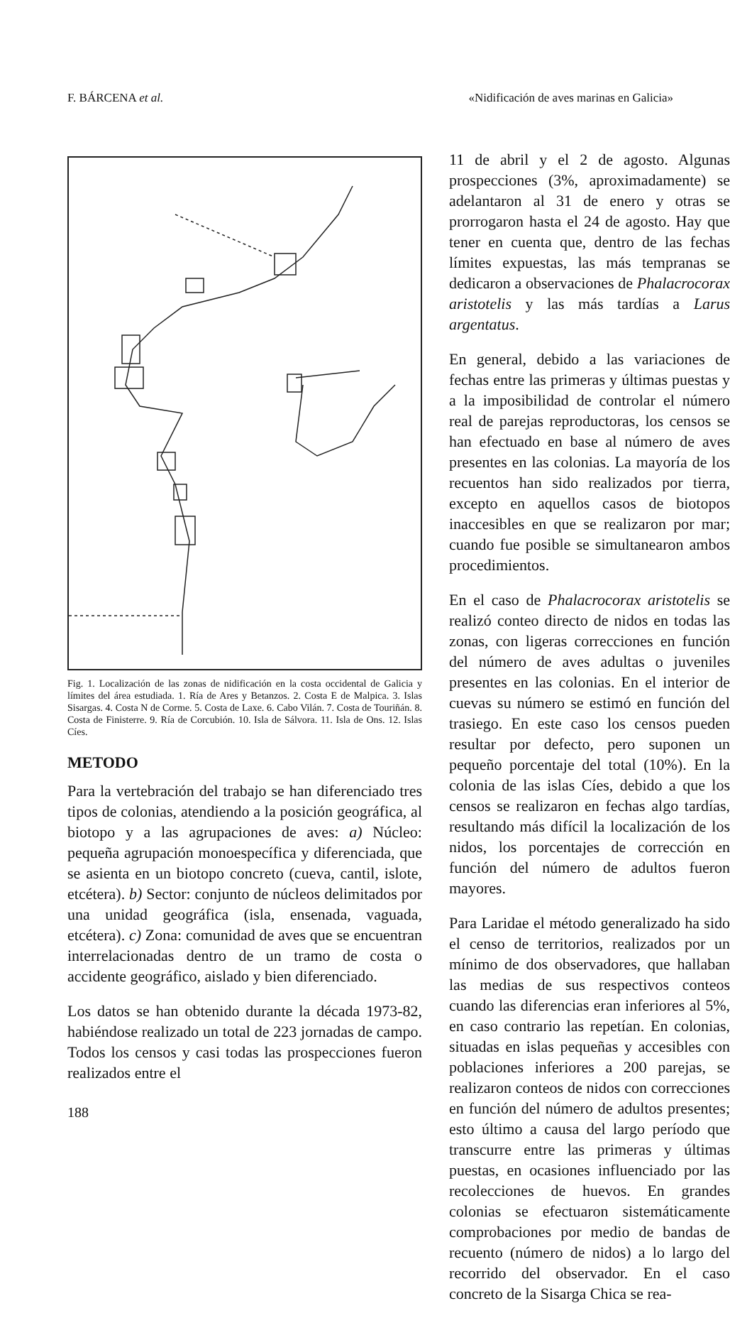F. BÁRCENA et al. «Nidificación de aves marinas en Galicia»
Fig. 1. Localización de las zonas de nidificación en la costa occidental de Galicia y límites del área estudiada. 1. Ría de Ares y Betanzos. 2. Costa E de Malpica. 3. Islas Sisargas. 4. Costa N de Corme. 5. Costa de Laxe. 6. Cabo Vilán. 7. Costa de Touriñán. 8. Costa de Finisterre. 9. Ría de Corcubión. 10. Isla de Sálvora. 11. Isla de Ons. 12. Islas Cíes.
METODO
Para la vertebración del trabajo se han diferenciado tres tipos de colonias, atendiendo a la posición geográfica, al biotopo y a las agrupaciones de aves: a) Núcleo: pequeña agrupación monoespecífica y diferenciada, que se asienta en un biotopo concreto (cueva, cantil, islote, etcétera). b) Sector: conjunto de núcleos delimitados por una unidad geográfica (isla, ensenada, vaguada, etcétera). c) Zona: comunidad de aves que se encuentran interrelacionadas dentro de un tramo de costa o accidente geográfico, aislado y bien diferenciado.
Los datos se han obtenido durante la década 1973-82, habiéndose realizado un total de 223 jornadas de campo. Todos los censos y casi todas las prospecciones fueron realizados entre el
188
11 de abril y el 2 de agosto. Algunas prospecciones (3%, aproximadamente) se adelantaron al 31 de enero y otras se prorrogaron hasta el 24 de agosto. Hay que tener en cuenta que, dentro de las fechas límites expuestas, las más tempranas se dedicaron a observaciones de Phalacrocorax aristotelis y las más tardías a Larus argentatus.
En general, debido a las variaciones de fechas entre las primeras y últimas puestas y a la imposibilidad de controlar el número real de parejas reproductoras, los censos se han efectuado en base al número de aves presentes en las colonias. La mayoría de los recuentos han sido realizados por tierra, excepto en aquellos casos de biotopos inaccesibles en que se realizaron por mar; cuando fue posible se simultanearon ambos procedimientos.
En el caso de Phalacrocorax aristotelis se realizó conteo directo de nidos en todas las zonas, con ligeras correcciones en función del número de aves adultas o juveniles presentes en las colonias. En el interior de cuevas su número se estimó en función del trasiego. En este caso los censos pueden resultar por defecto, pero suponen un pequeño porcentaje del total (10%). En la colonia de las islas Cíes, debido a que los censos se realizaron en fechas algo tardías, resultando más difícil la localización de los nidos, los porcentajes de corrección en función del número de adultos fueron mayores.
Para Laridae el método generalizado ha sido el censo de territorios, realizados por un mínimo de dos observadores, que hallaban las medias de sus respectivos conteos cuando las diferencias eran inferiores al 5%, en caso contrario las repetían. En colonias, situadas en islas pequeñas y accesibles con poblaciones inferiores a 200 parejas, se realizaron conteos de nidos con correcciones en función del número de adultos presentes; esto último a causa del largo período que transcurre entre las primeras y últimas puestas, en ocasiones influenciado por las recolecciones de huevos. En grandes colonias se efectuaron sistemáticamente comprobaciones por medio de bandas de recuento (número de nidos) a lo largo del recorrido del observador. En el caso concreto de la Sisarga Chica se rea-